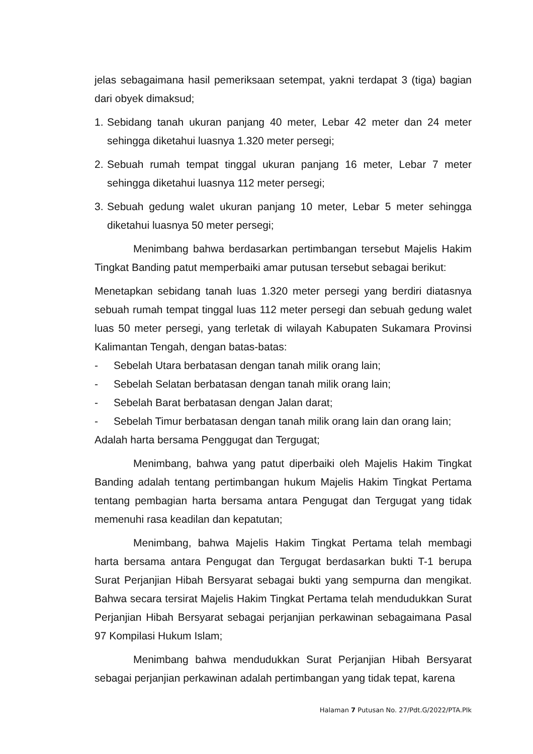jelas sebagaimana hasil pemeriksaan setempat, yakni terdapat 3 (tiga) bagian dari obyek dimaksud;
1. Sebidang tanah ukuran panjang 40 meter, Lebar 42 meter dan 24 meter sehingga diketahui luasnya 1.320 meter persegi;
2. Sebuah rumah tempat tinggal ukuran panjang 16 meter, Lebar 7 meter sehingga diketahui luasnya 112 meter persegi;
3. Sebuah gedung walet ukuran panjang 10 meter, Lebar 5 meter sehingga diketahui luasnya 50 meter persegi;
Menimbang bahwa berdasarkan pertimbangan tersebut Majelis Hakim Tingkat Banding patut memperbaiki amar putusan tersebut sebagai berikut:
Menetapkan sebidang tanah luas 1.320 meter persegi yang berdiri diatasnya sebuah rumah tempat tinggal luas 112 meter persegi dan sebuah gedung walet luas 50 meter persegi, yang terletak di wilayah Kabupaten Sukamara Provinsi Kalimantan Tengah, dengan batas-batas:
- Sebelah Utara berbatasan dengan tanah milik orang lain;
- Sebelah Selatan berbatasan dengan tanah milik orang lain;
- Sebelah Barat berbatasan dengan Jalan darat;
- Sebelah Timur berbatasan dengan tanah milik orang lain dan orang lain;
Adalah harta bersama Penggugat dan Tergugat;
Menimbang, bahwa yang patut diperbaiki oleh Majelis Hakim Tingkat Banding adalah tentang pertimbangan hukum Majelis Hakim Tingkat Pertama tentang pembagian harta bersama antara Pengugat dan Tergugat yang tidak memenuhi rasa keadilan dan kepatutan;
Menimbang, bahwa Majelis Hakim Tingkat Pertama telah membagi harta bersama antara Pengugat dan Tergugat berdasarkan bukti T-1 berupa Surat Perjanjian Hibah Bersyarat sebagai bukti yang sempurna dan mengikat. Bahwa secara tersirat Majelis Hakim Tingkat Pertama telah mendudukkan Surat Perjanjian Hibah Bersyarat sebagai perjanjian perkawinan sebagaimana Pasal 97 Kompilasi Hukum Islam;
Menimbang bahwa mendudukkan Surat Perjanjian Hibah Bersyarat sebagai perjanjian perkawinan adalah pertimbangan yang tidak tepat, karena
Halaman 7 Putusan No. 27/Pdt.G/2022/PTA.Plk